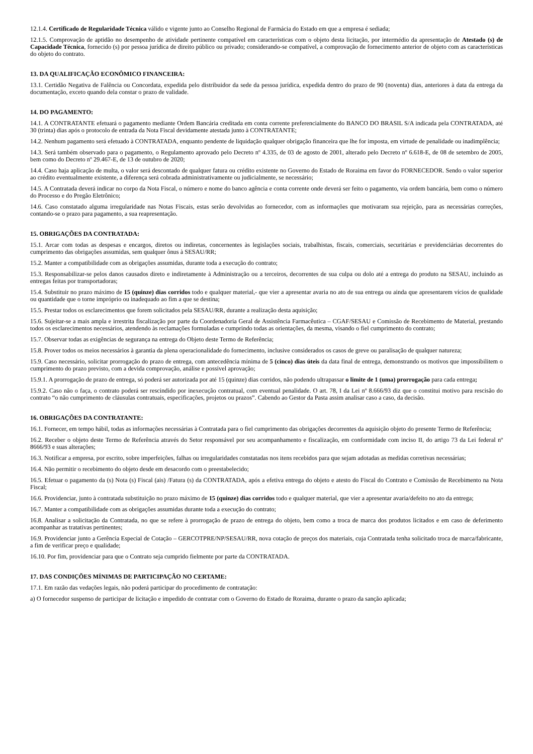12.1.4. Certificado de Regularidade Técnica válido e vigente junto ao Conselho Regional de Farmácia do Estado em que a empresa é sediada;
12.1.5. Comprovação de aptidão no desempenho de atividade pertinente compatível em características com o objeto desta licitação, por intermédio da apresentação de Atestado (s) de Capacidade Técnica, fornecido (s) por pessoa jurídica de direito público ou privado; considerando-se compatível, a comprovação de fornecimento anterior de objeto com as características do objeto do contrato.
13. DA QUALIFICAÇÃO ECONÔMICO FINANCEIRA:
13.1. Certidão Negativa de Falência ou Concordata, expedida pelo distribuidor da sede da pessoa jurídica, expedida dentro do prazo de 90 (noventa) dias, anteriores à data da entrega da documentação, exceto quando dela constar o prazo de validade.
14. DO PAGAMENTO:
14.1. A CONTRATANTE efetuará o pagamento mediante Ordem Bancária creditada em conta corrente preferencialmente do BANCO DO BRASIL S/A indicada pela CONTRATADA, até 30 (trinta) dias após o protocolo de entrada da Nota Fiscal devidamente atestada junto à CONTRATANTE;
14.2. Nenhum pagamento será efetuado à CONTRATADA, enquanto pendente de liquidação qualquer obrigação financeira que lhe for imposta, em virtude de penalidade ou inadimplência;
14.3. Será também observado para o pagamento, o Regulamento aprovado pelo Decreto nº 4.335, de 03 de agosto de 2001, alterado pelo Decreto nº 6.618-E, de 08 de setembro de 2005, bem como do Decreto nº 29.467-E, de 13 de outubro de 2020;
14.4. Caso haja aplicação de multa, o valor será descontado de qualquer fatura ou crédito existente no Governo do Estado de Roraima em favor do FORNECEDOR. Sendo o valor superior ao crédito eventualmente existente, a diferença será cobrada administrativamente ou judicialmente, se necessário;
14.5. A Contratada deverá indicar no corpo da Nota Fiscal, o número e nome do banco agência e conta corrente onde deverá ser feito o pagamento, via ordem bancária, bem como o número do Processo e do Pregão Eletrônico;
14.6. Caso constatado alguma irregularidade nas Notas Fiscais, estas serão devolvidas ao fornecedor, com as informações que motivaram sua rejeição, para as necessárias correções, contando-se o prazo para pagamento, a sua reapresentação.
15. OBRIGAÇÕES DA CONTRATADA:
15.1. Arcar com todas as despesas e encargos, diretos ou indiretas, concernentes às legislações sociais, trabalhistas, fiscais, comerciais, securitárias e previdenciárias decorrentes do cumprimento das obrigações assumidas, sem qualquer ônus à SESAU/RR;
15.2. Manter a compatibilidade com as obrigações assumidas, durante toda a execução do contrato;
15.3. Responsabilizar-se pelos danos causados direto e indiretamente à Administração ou a terceiros, decorrentes de sua culpa ou dolo até a entrega do produto na SESAU, incluindo as entregas feitas por transportadoras;
15.4. Substituir no prazo máximo de 15 (quinze) dias corridos todo e qualquer material,- que vier a apresentar avaria no ato de sua entrega ou ainda que apresentarem vícios de qualidade ou quantidade que o torne impróprio ou inadequado ao fim a que se destina;
15.5. Prestar todos os esclarecimentos que forem solicitados pela SESAU/RR, durante a realização desta aquisição;
15.6. Sujeitar-se a mais ampla e irrestrita fiscalização por parte da Coordenadoria Geral de Assistência Farmacêutica – CGAF/SESAU e Comissão de Recebimento de Material, prestando todos os esclarecimentos necessários, atendendo às reclamações formuladas e cumprindo todas as orientações, da mesma, visando o fiel cumprimento do contrato;
15.7. Observar todas as exigências de segurança na entrega do Objeto deste Termo de Referência;
15.8. Prover todos os meios necessários à garantia da plena operacionalidade do fornecimento, inclusive considerados os casos de greve ou paralisação de qualquer natureza;
15.9. Caso necessário, solicitar prorrogação do prazo de entrega, com antecedência mínima de 5 (cinco) dias úteis da data final de entrega, demonstrando os motivos que impossibilitem o cumprimento do prazo previsto, com a devida comprovação, análise e possível aprovação;
15.9.1. A prorrogação de prazo de entrega, só poderá ser autorizada por até 15 (quinze) dias corridos, não podendo ultrapassar o limite de 1 (uma) prorrogação para cada entrega;
15.9.2. Caso não o faça, o contrato poderá ser rescindido por inexecução contratual, com eventual penalidade. O art. 78, I da Lei nº 8.666/93 diz que o constitui motivo para rescisão do contrato “o não cumprimento de cláusulas contratuais, especificações, projetos ou prazos”. Cabendo ao Gestor da Pasta assim analisar caso a caso, da decisão.
16. OBRIGAÇÕES DA CONTRATANTE:
16.1. Fornecer, em tempo hábil, todas as informações necessárias à Contratada para o fiel cumprimento das obrigações decorrentes da aquisição objeto do presente Termo de Referência;
16.2. Receber o objeto deste Termo de Referência através do Setor responsável por seu acompanhamento e fiscalização, em conformidade com inciso II, do artigo 73 da Lei federal nº 8666/93 e suas alterações;
16.3. Notificar a empresa, por escrito, sobre imperfeições, falhas ou irregularidades constatadas nos itens recebidos para que sejam adotadas as medidas corretivas necessárias;
16.4. Não permitir o recebimento do objeto desde em desacordo com o preestabelecido;
16.5. Efetuar o pagamento da (s) Nota (s) Fiscal (ais) /Fatura (s) da CONTRATADA, após a efetiva entrega do objeto e atesto do Fiscal do Contrato e Comissão de Recebimento na Nota Fiscal;
16.6. Providenciar, junto à contratada substituição no prazo máximo de 15 (quinze) dias corridos todo e qualquer material, que vier a apresentar avaria/defeito no ato da entrega;
16.7. Manter a compatibilidade com as obrigações assumidas durante toda a execução do contrato;
16.8. Analisar a solicitação da Contratada, no que se refere à prorrogação de prazo de entrega do objeto, bem como a troca de marca dos produtos licitados e em caso de deferimento acompanhar as tratativas pertinentes;
16.9. Providenciar junto a Gerência Especial de Cotação – GERCOTPRE/NP/SESAU/RR, nova cotação de preços dos materiais, cuja Contratada tenha solicitado troca de marca/fabricante, a fim de verificar preço e qualidade;
16.10. Por fim, providenciar para que o Contrato seja cumprido fielmente por parte da CONTRATADA.
17. DAS CONDIÇÕES MÍNIMAS DE PARTICIPAÇÃO NO CERTAME:
17.1. Em razão das vedações legais, não poderá participar do procedimento de contratação:
a) O fornecedor suspenso de participar de licitação e impedido de contratar com o Governo do Estado de Roraima, durante o prazo da sanção aplicada;